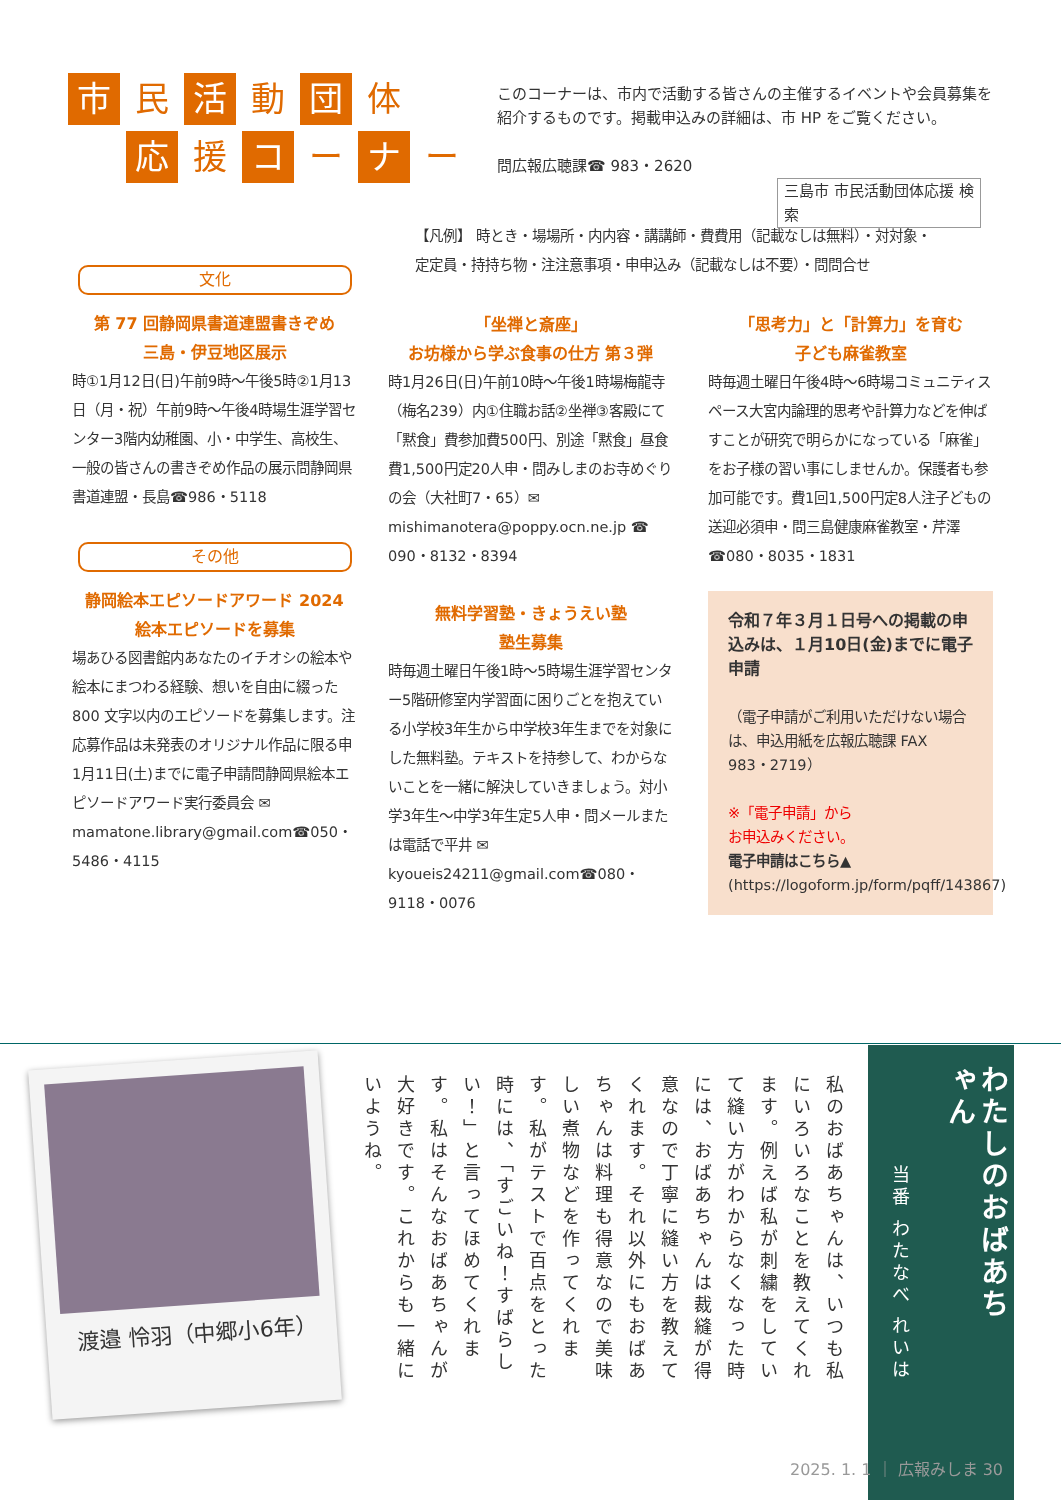市民 活 動 団 体
応援 コ ー ナ ー
このコーナーは、市内で活動する皆さんの主催するイベントや会員募集を紹介するものです。掲載申込みの詳細は、市 HP をご覧ください。
問広報広聴課☎ 983・2620
三島市 市民活動団体応援 検索
【凡例】 時とき・場場所・内内容・講講師・費費用（記載なしは無料）・対対象・
定定員・持持ち物・注注意事項・申申込み（記載なしは不要）・問問合せ
文化
第 77 回静岡県書道連盟書きぞめ
三島・伊豆地区展示
時①1月12日(日)午前9時～午後5時②1月13日（月・祝）午前9時～午後4時場生涯学習センター3階内幼稚園、小・中学生、高校生、一般の皆さんの書きぞめ作品の展示問静岡県書道連盟・長島☎986・5118
その他
静岡絵本エピソードアワード 2024
絵本エピソードを募集
場あひる図書館内あなたのイチオシの絵本や絵本にまつわる経験、想いを自由に綴った 800 文字以内のエピソードを募集します。注応募作品は未発表のオリジナル作品に限る申1月11日(土)までに電子申請問静岡県絵本エピソードアワード実行委員会 ✉mamatone.library@gmail.com☎050・5486・4115
「坐禅と斎座」
お坊様から学ぶ食事の仕方 第３弾
時1月26日(日)午前10時～午後1時場梅龍寺（梅名239）内①住職お話②坐禅③客殿にて「黙食」費参加費500円、別途「黙食」昼食費1,500円定20人申・問みしまのお寺めぐりの会（大社町7・65）✉mishimanotera@poppy.ocn.ne.jp ☎ 090・8132・8394
無料学習塾・きょうえい塾
塾生募集
時毎週土曜日午後1時～5時場生涯学習センター5階研修室内学習面に困りごとを抱えている小学校3年生から中学校3年生までを対象にした無料塾。テキストを持参して、わからないことを一緒に解決していきましょう。対小学3年生～中学3年生定5人申・問メールまたは電話で平井 ✉kyoueis24211@gmail.com☎080・9118・0076
「思考力」と「計算力」を育む
子ども麻雀教室
時毎週土曜日午後4時～6時場コミュニティスペース大宮内論理的思考や計算力などを伸ばすことが研究で明らかになっている「麻雀」をお子様の習い事にしませんか。保護者も参加可能です。費1回1,500円定8人注子どもの送迎必須申・問三島健康麻雀教室・芹澤☎080・8035・1831
令和７年３月１日号への掲載の申込みは、１月10日(金)までに電子申請
（電子申請がご利用いただけない場合は、申込用紙を広報広聴課 FAX 983・2719）
※「電子申請」から
お申込みください。
電子申請はこちら▲
(https://logoform.jp/form/pqff/143867)
渡邉 怜羽（中郷小6年）
私のおばあちゃんは、いつも私にいろいろなことを教えてくれます。例えば私が刺繍をしていて縫い方がわからなくなった時には、おばあちゃんは裁縫が得意なので丁寧に縫い方を教えてくれます。それ以外にもおばあちゃんは料理も得意なので美味しい煮物などを作ってくれます。私がテストで百点をとった時には、「すごいね！すばらしい！」と言ってほめてくれます。私はそんなおばあちゃんが大好きです。これからも一緒にいようね。
わたしのおばあちゃん
当番 わたなべ れいは
2025. 1. 1 ｜ 広報みしま 30